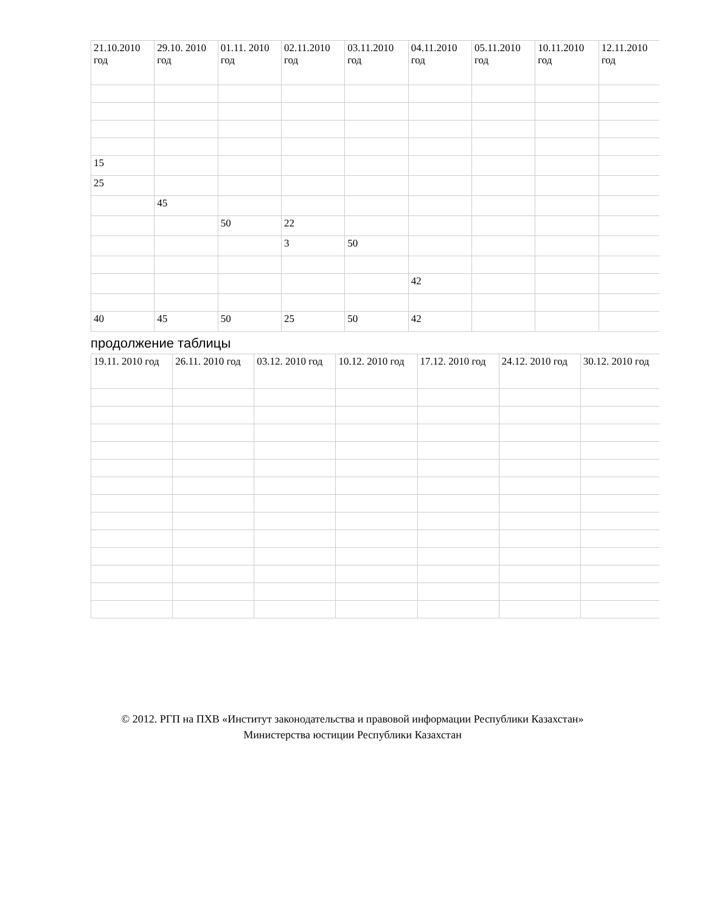| 21.10.2010 год | 29.10. 2010 год | 01.11. 2010 год | 02.11.2010 год | 03.11.2010 год | 04.11.2010 год | 05.11.2010 год | 10.11.2010 год | 12.11.2010 год |
| --- | --- | --- | --- | --- | --- | --- | --- | --- |
| 15 | | | | | | | | |
| 25 | | | | | | | | |
| | 45 | | | | | | | |
| | | 50 | 22 | | | | | |
| | | | 3 | 50 | | | | |
| | | | | | 42 | | | |
| 40 | 45 | 50 | 25 | 50 | 42 | | | |
продолжение таблицы
| 19.11. 2010 год | 26.11. 2010 год | 03.12. 2010 год | 10.12. 2010 год | 17.12. 2010 год | 24.12. 2010 год | 30.12. 2010 год |
| --- | --- | --- | --- | --- | --- | --- |
© 2012. РГП на ПХВ «Институт законодательства и правовой информации Республики Казахстан»
Министерства юстиции Республики Казахстан